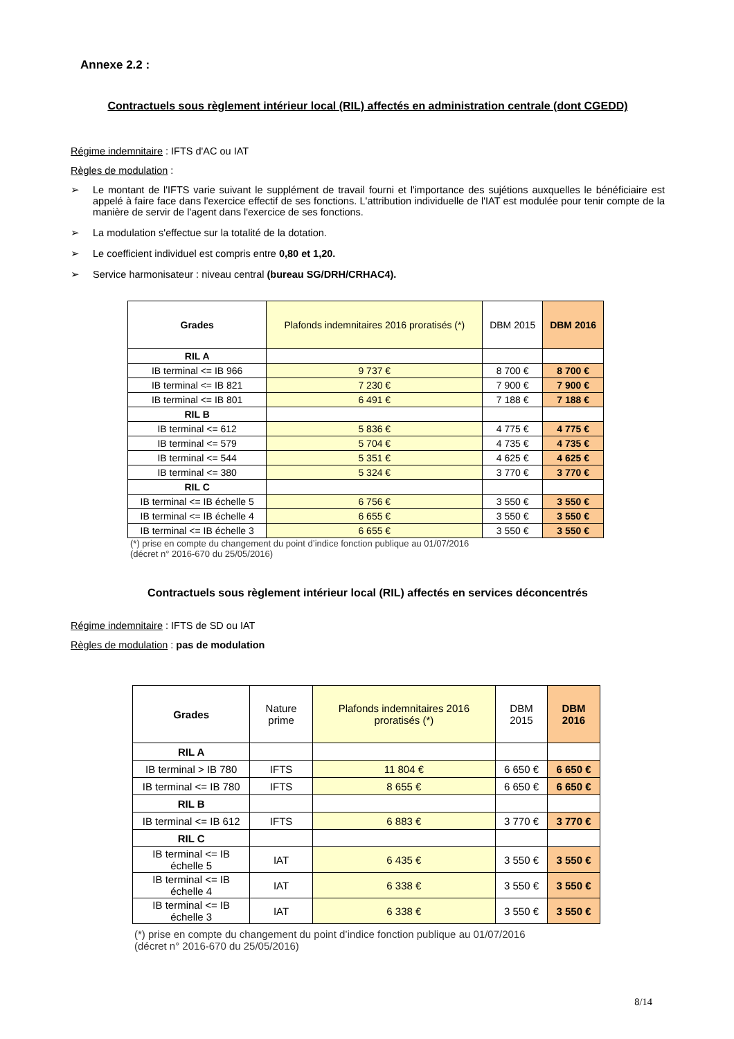Annexe 2.2 :
Contractuels sous règlement intérieur local (RIL) affectés en administration centrale (dont CGEDD)
Régime indemnitaire : IFTS d'AC ou IAT
Règles de modulation :
➢ Le montant de l'IFTS varie suivant le supplément de travail fourni et l'importance des sujétions auxquelles le bénéficiaire est appelé à faire face dans l'exercice effectif de ses fonctions. L'attribution individuelle de l'IAT est modulée pour tenir compte de la manière de servir de l'agent dans l'exercice de ses fonctions.
➢ La modulation s'effectue sur la totalité de la dotation.
➢ Le coefficient individuel est compris entre 0,80 et 1,20.
➢ Service harmonisateur : niveau central (bureau SG/DRH/CRHAC4).
| Grades | Plafonds indemnitaires 2016 proratisés (*) | DBM 2015 | DBM 2016 |
| RIL A | | | |
| IB terminal <= IB 966 | 9 737 € | 8 700 € | 8 700 € |
| IB terminal <= IB 821 | 7 230 € | 7 900 € | 7 900 € |
| IB terminal <= IB 801 | 6 491 € | 7 188 € | 7 188 € |
| RIL B | | | |
| IB terminal <= 612 | 5 836 € | 4 775 € | 4 775 € |
| IB terminal <= 579 | 5 704 € | 4 735 € | 4 735 € |
| IB terminal <= 544 | 5 351 € | 4 625 € | 4 625 € |
| IB terminal <= 380 | 5 324 € | 3 770 € | 3 770 € |
| RIL C | | | |
| IB terminal <= IB échelle 5 | 6 756 € | 3 550 € | 3 550 € |
| IB terminal <= IB échelle 4 | 6 655 € | 3 550 € | 3 550 € |
| IB terminal <= IB échelle 3 | 6 655 € | 3 550 € | 3 550 € |
(*) prise en compte du changement du point d’indice fonction publique au 01/07/2016
(décret n° 2016-670 du 25/05/2016)
Contractuels sous règlement intérieur local (RIL) affectés en services déconcentrés
Régime indemnitaire : IFTS de SD ou IAT
Règles de modulation : pas de modulation
| Grades | Nature prime | Plafonds indemnitaires 2016 proratisés (*) | DBM 2015 | DBM 2016 |
| RIL A | | | | |
| IB terminal > IB 780 | IFTS | 11 804 € | 6 650 € | 6 650 € |
| IB terminal <= IB 780 | IFTS | 8 655 € | 6 650 € | 6 650 € |
| RIL B | | | | |
| IB terminal <= IB 612 | IFTS | 6 883 € | 3 770 € | 3 770 € |
| RIL C | | | | |
| IB terminal <= IB échelle 5 | IAT | 6 435 € | 3 550 € | 3 550 € |
| IB terminal <= IB échelle 4 | IAT | 6 338 € | 3 550 € | 3 550 € |
| IB terminal <= IB échelle 3 | IAT | 6 338 € | 3 550 € | 3 550 € |
(*) prise en compte du changement du point d’indice fonction publique au 01/07/2016
(décret n° 2016-670 du 25/05/2016)
8/14